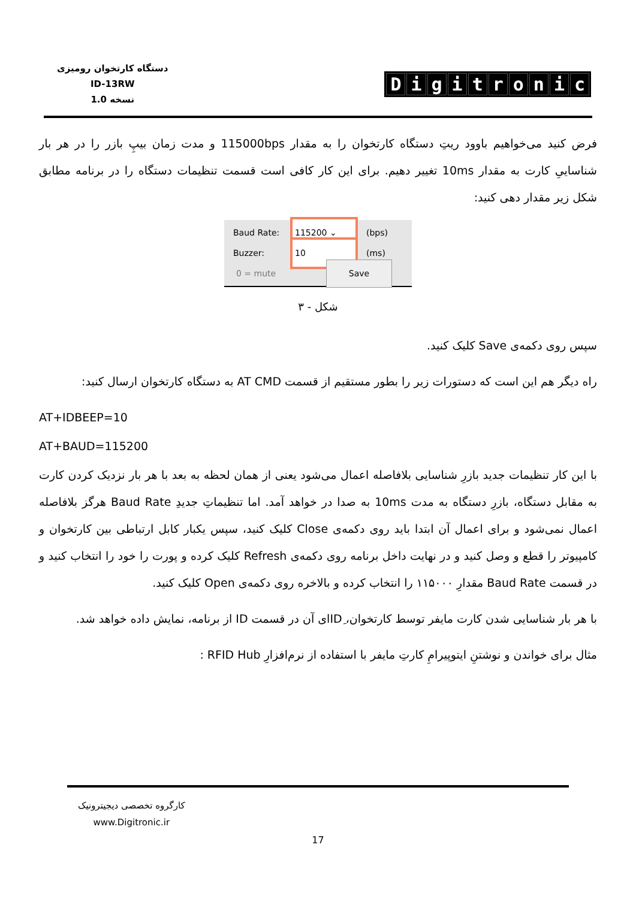دستگاه کارتخوان رومیزی
ID-13RW
نسخه 1.0
Digitronic
فرض کنید می‌خواهیم باوود ریتِ دستگاه کارتخوان را به مقدار 115000bps و مدت زمان بیپِ بازر را در هر بار شناساییِ کارت به مقدار 10ms تغییر دهیم. برای این کار کافی است قسمت تنظیمات دستگاه را در برنامه مطابق شکل زیر مقدار دهی کنید:
Baud Rate: 115200 ⌄ (bps)
Buzzer: 10 (ms)
0 = mute Save
شکل - ۳
سپس روی دکمه‌ی Save کلیک کنید.
راه دیگر هم این است که دستورات زیر را بطور مستقیم از قسمت AT CMD به دستگاه کارتخوان ارسال کنید:
AT+IDBEEP=10
AT+BAUD=115200
با این کار تنظیمات جدید بازرِ شناسایی بلافاصله اعمال می‌شود یعنی از همان لحظه به بعد با هر بار نزدیک کردن کارت به مقابل دستگاه، بازرِ دستگاه به مدت 10ms به صدا در خواهد آمد. اما تنظیماتِ جدیدِ Baud Rate هرگز بلافاصله اعمال نمی‌شود و برای اعمال آن ابتدا باید روی دکمه‌ی Close کلیک کنید، سپس یکبار کابل ارتباطی بین کارتخوان و کامپیوتر را قطع و وصل کنید و در نهایت داخل برنامه روی دکمه‌ی Refresh کلیک کرده و پورت را خود را انتخاب کنید و در قسمت Baud Rate مقدارِ ۱۱۵۰۰۰ را انتخاب کرده و بالاخره روی دکمه‌ی Open کلیک کنید.
با هر بار شناسایی شدن کارت مایفر توسط کارتخوان، IDِای آن در قسمت ID از برنامه، نمایش داده خواهد شد.
مثال برای خواندن و نوشتنِ ایتوپیرامِ کارتِ مایفر با استفاده از نرم‌افزارِ RFID Hub :
کارگروه تخصصی دیجیترونیک
www.Digitronic.ir
17